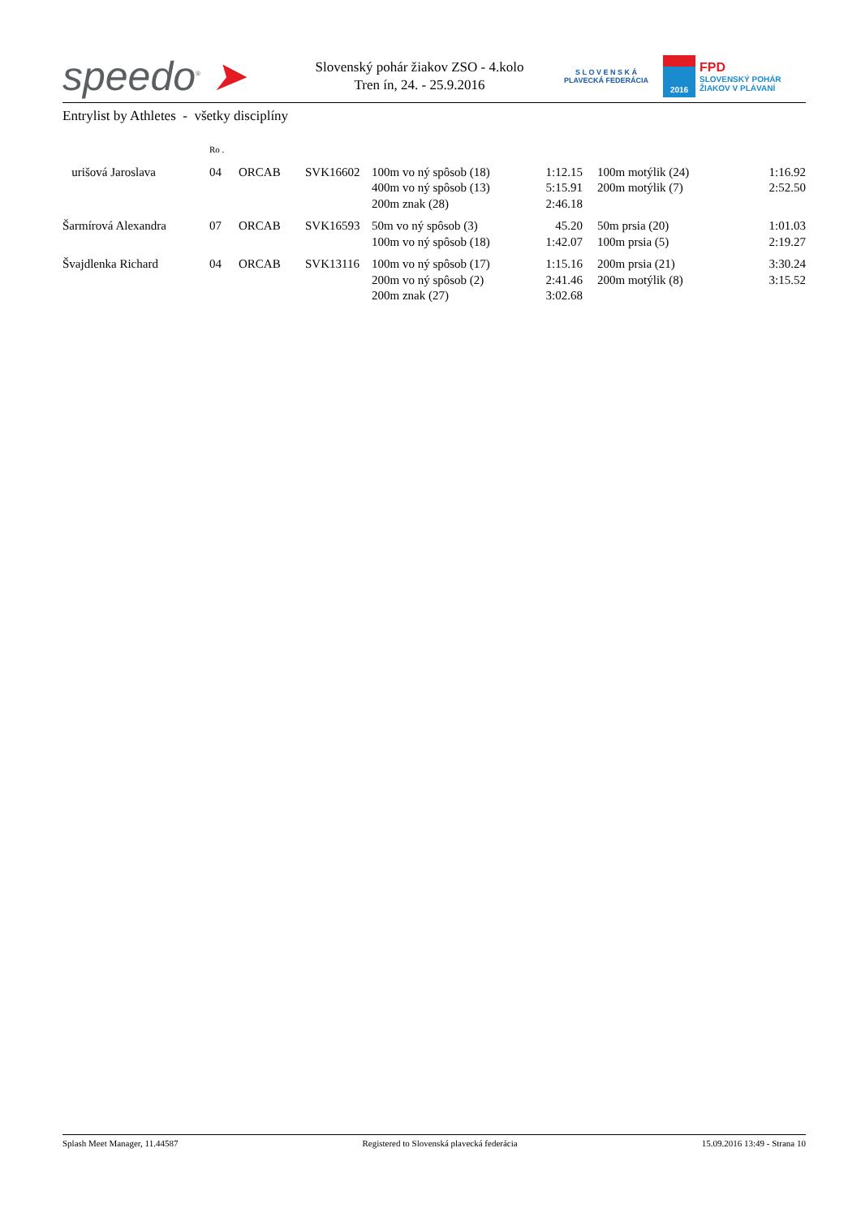speedo<sup>®</sup> ➤
Slovenský pohár žiakov ZSO - 4.kolo
Tren ín, 24. - 25.9.2016
S L O V E N S K Á
PLAVECKÁ FEDERÁCIA
2016
FPD
SLOVENSKÝ POHÁR
ŽIAKOV V PLÁVANÍ
Entrylist by Athletes - všetky disciplíny
| | Ro . | | | | | | | |
| urišová Jaroslava | 04 | ORCAB | SVK16602 | 100m vo ný spôsob (18) | 1:12.15 | | 100m motýlik (24) | 1:16.92 |
| | | | | 400m vo ný spôsob (13) | 5:15.91 | | 200m motýlik (7) | 2:52.50 |
| | | | | 200m znak (28) | 2:46.18 | | | |
| Šarmírová Alexandra | 07 | ORCAB | SVK16593 | 50m vo ný spôsob (3) | 45.20 | | 50m prsia (20) | 1:01.03 |
| | | | | 100m vo ný spôsob (18) | 1:42.07 | | 100m prsia (5) | 2:19.27 |
| Švajdlenka Richard | 04 | ORCAB | SVK13116 | 100m vo ný spôsob (17) | 1:15.16 | | 200m prsia (21) | 3:30.24 |
| | | | | 200m vo ný spôsob (2) | 2:41.46 | | 200m motýlik (8) | 3:15.52 |
| | | | | 200m znak (27) | 3:02.68 | | | |
Splash Meet Manager, 11.44587 Registered to Slovenská plavecká federácia 15.09.2016 13:49 - Strana 10